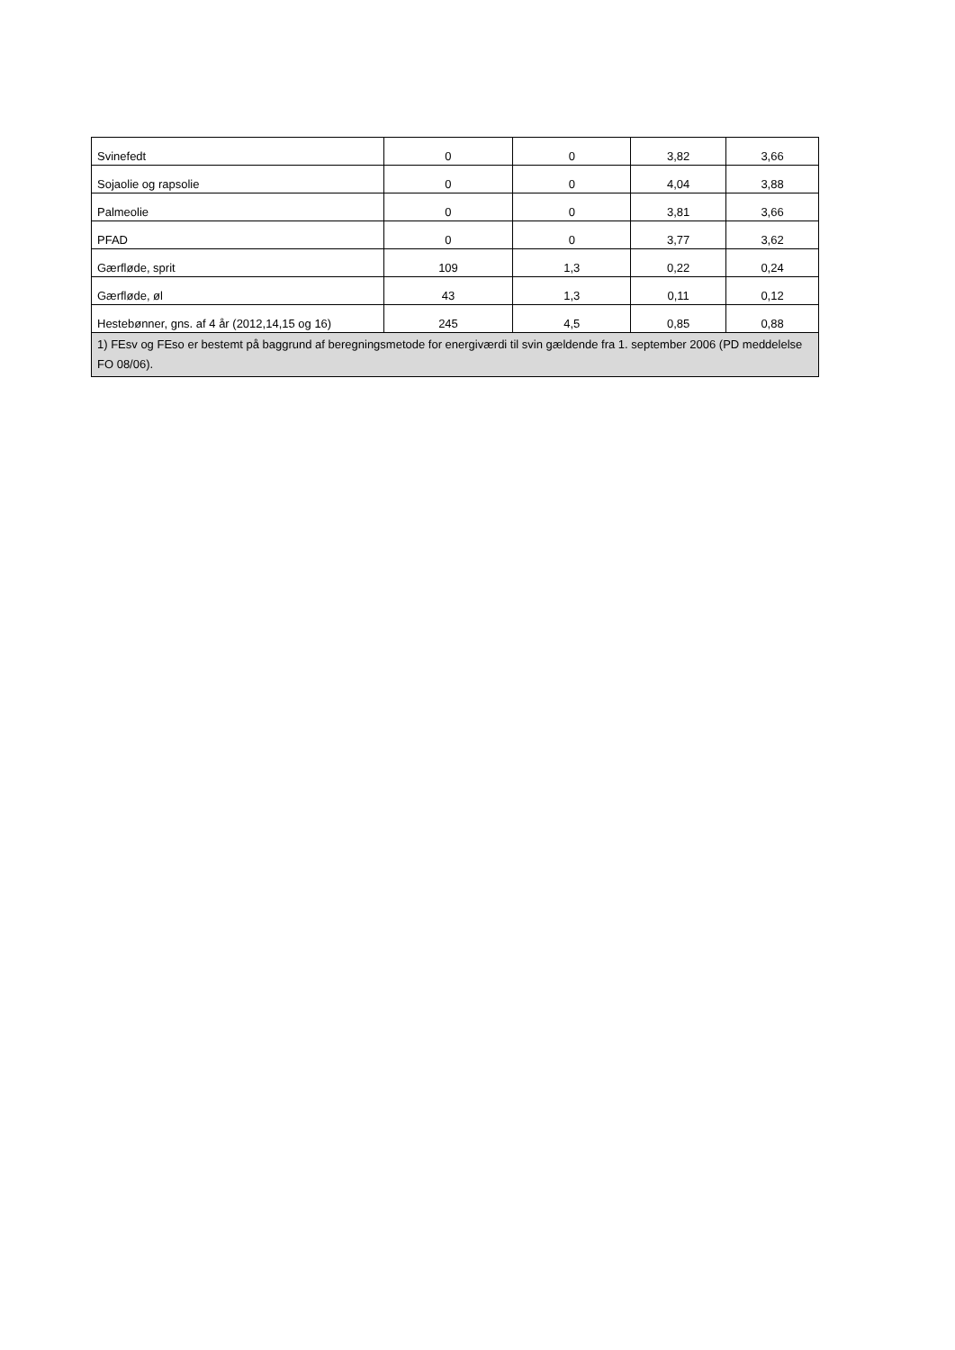| Svinefedt | 0 | 0 | 3,82 | 3,66 |
| Sojaolie og rapsolie | 0 | 0 | 4,04 | 3,88 |
| Palmeolie | 0 | 0 | 3,81 | 3,66 |
| PFAD | 0 | 0 | 3,77 | 3,62 |
| Gærfløde, sprit | 109 | 1,3 | 0,22 | 0,24 |
| Gærfløde, øl | 43 | 1,3 | 0,11 | 0,12 |
| Hestebønner, gns. af 4 år (2012,14,15 og 16) | 245 | 4,5 | 0,85 | 0,88 |
| 1) FEsv og FEso er bestemt på baggrund af beregningsmetode for energiværdi til svin gældende fra 1. september 2006 (PD meddelelse FO 08/06). | | | | |